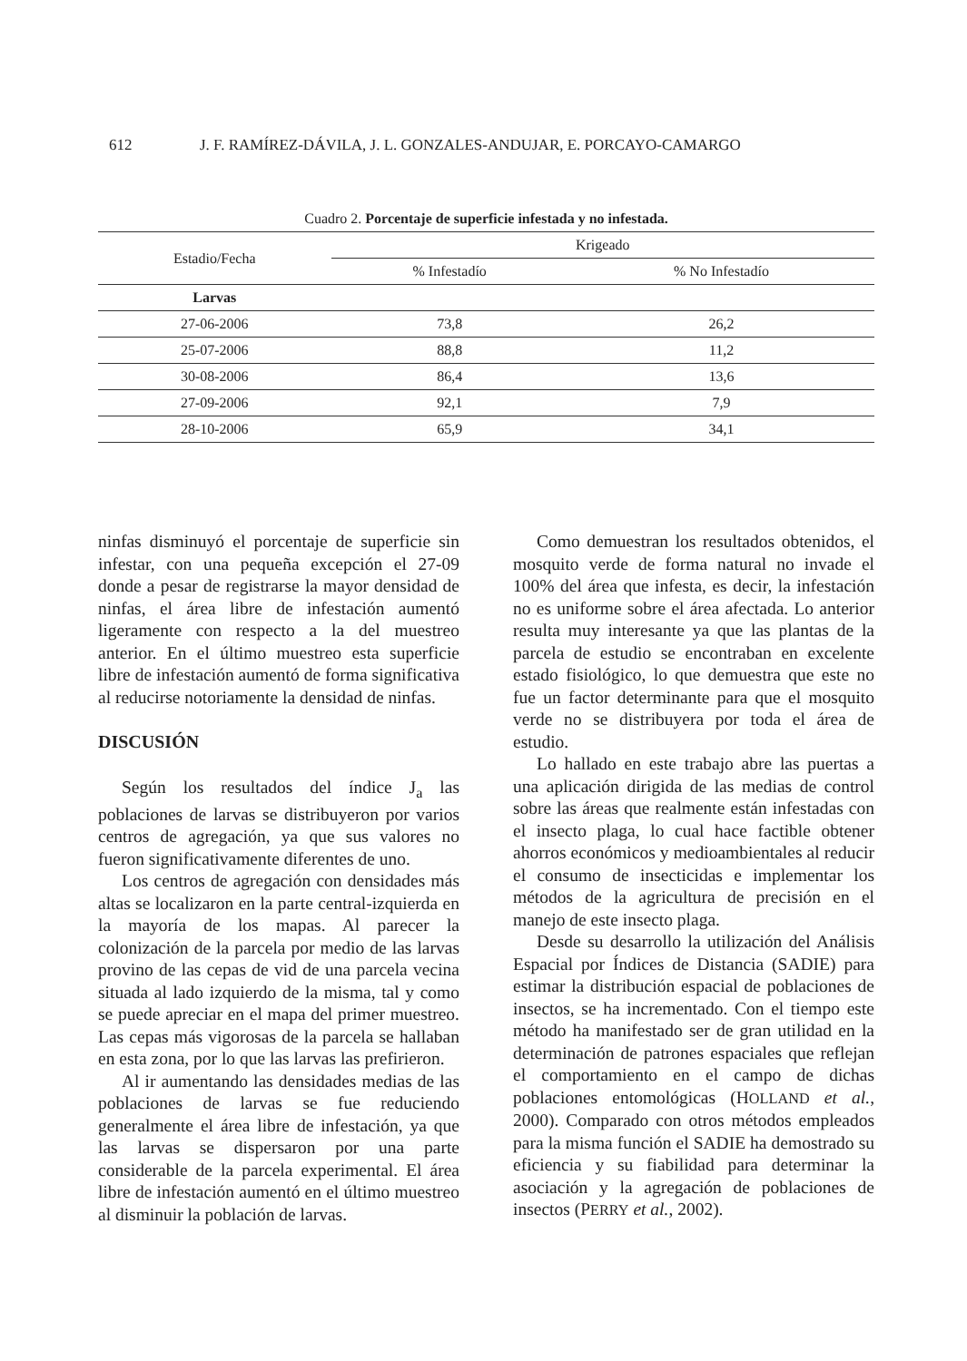612 J. F. RAMÍREZ-DÁVILA, J. L. GONZALES-ANDUJAR, E. PORCAYO-CAMARGO
Cuadro 2. Porcentaje de superficie infestada y no infestada.
| Estadio/Fecha | Krigeado | |
| --- | --- | --- |
| | % Infestadío | % No Infestadío |
| Larvas | | |
| 27-06-2006 | 73,8 | 26,2 |
| 25-07-2006 | 88,8 | 11,2 |
| 30-08-2006 | 86,4 | 13,6 |
| 27-09-2006 | 92,1 | 7,9 |
| 28-10-2006 | 65,9 | 34,1 |
ninfas disminuyó el porcentaje de superficie sin infestar, con una pequeña excepción el 27-09 donde a pesar de registrarse la mayor densidad de ninfas, el área libre de infestación aumentó ligeramente con respecto a la del muestreo anterior. En el último muestreo esta superficie libre de infestación aumentó de forma significativa al reducirse notoriamente la densidad de ninfas.
DISCUSIÓN
Según los resultados del índice J<sub>a</sub> las poblaciones de larvas se distribuyeron por varios centros de agregación, ya que sus valores no fueron significativamente diferentes de uno.
Los centros de agregación con densidades más altas se localizaron en la parte central-izquierda en la mayoría de los mapas. Al parecer la colonización de la parcela por medio de las larvas provino de las cepas de vid de una parcela vecina situada al lado izquierdo de la misma, tal y como se puede apreciar en el mapa del primer muestreo. Las cepas más vigorosas de la parcela se hallaban en esta zona, por lo que las larvas las prefirieron.
Al ir aumentando las densidades medias de las poblaciones de larvas se fue reduciendo generalmente el área libre de infestación, ya que las larvas se dispersaron por una parte considerable de la parcela experimental. El área libre de infestación aumentó en el último muestreo al disminuir la población de larvas.
Como demuestran los resultados obtenidos, el mosquito verde de forma natural no invade el 100% del área que infesta, es decir, la infestación no es uniforme sobre el área afectada. Lo anterior resulta muy interesante ya que las plantas de la parcela de estudio se encontraban en excelente estado fisiológico, lo que demuestra que este no fue un factor determinante para que el mosquito verde no se distribuyera por toda el área de estudio.
Lo hallado en este trabajo abre las puertas a una aplicación dirigida de las medias de control sobre las áreas que realmente están infestadas con el insecto plaga, lo cual hace factible obtener ahorros económicos y medioambientales al reducir el consumo de insecticidas e implementar los métodos de la agricultura de precisión en el manejo de este insecto plaga.
Desde su desarrollo la utilización del Análisis Espacial por Índices de Distancia (SADIE) para estimar la distribución espacial de poblaciones de insectos, se ha incrementado. Con el tiempo este método ha manifestado ser de gran utilidad en la determinación de patrones espaciales que reflejan el comportamiento en el campo de dichas poblaciones entomológicas (HOLLAND et al., 2000). Comparado con otros métodos empleados para la misma función el SADIE ha demostrado su eficiencia y su fiabilidad para determinar la asociación y la agregación de poblaciones de insectos (PERRY et al., 2002).